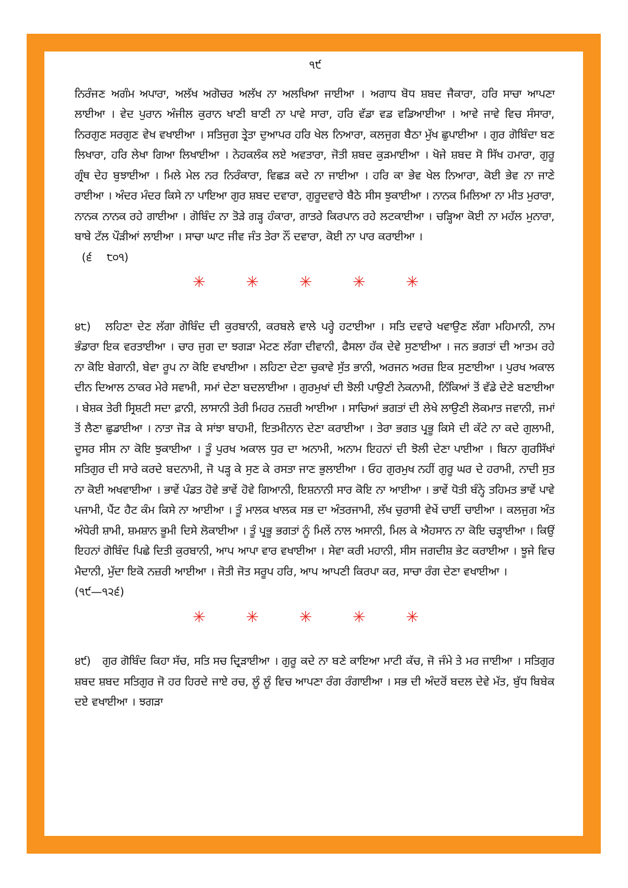੧੯
ਨਿਰੰਜਣ ਅਗੰਮ ਅਪਾਰਾ, ਅਲੱਖ ਅਗੋਚਰ ਅਲੱਖ ਨਾ ਅਲਖਿਆ ਜਾਈਆ । ਅਗਾਧ ਬੋਧ ਸ਼ਬਦ ਜੈਕਾਰਾ, ਹਰਿ ਸਾਚਾ ਆਪਣਾ ਲਾਈਆ । ਵੇਦ ਪੁਰਾਨ ਅੰਜੀਲ ਕੁਰਾਨ ਖਾਣੀ ਬਾਣੀ ਨਾ ਪਾਵੇ ਸਾਰਾ, ਹਰਿ ਵੱਡਾ ਵਡ ਵਡਿਆਈਆ । ਆਵੇ ਜਾਵੇ ਵਿਚ ਸੰਸਾਰਾ, ਨਿਰਗੁਣ ਸਰਗੁਣ ਵੇਖ ਵਖਾਈਆ । ਸਤਿਜੁਗ ਤ੍ਰੇਤਾ ਦੁਆਪਰ ਹਰਿ ਖੇਲ ਨਿਆਰਾ, ਕਲਜੁਗ ਬੈਠਾ ਮੁੱਖ ਛੁਪਾਈਆ । ਗੁਰ ਗੋਬਿੰਦਾ ਬਣ ਲਿਖਾਰਾ, ਹਰਿ ਲੇਖਾ ਗਿਆ ਲਿਖਾਈਆ । ਨੇਹਕਲੰਕ ਲਏ ਅਵਤਾਰਾ, ਜੋਤੀ ਸ਼ਬਦ ਕੁੜਮਾਈਆ । ਖੋਜੇ ਸ਼ਬਦ ਸੋ ਸਿੱਖ ਹਮਾਰਾ, ਗੁਰੂ ਗ੍ਰੰਥ ਦੇਹ ਬੁਝਾਈਆ । ਮਿਲੇ ਮੇਲ ਨਰ ਨਿਰੰਕਾਰਾ, ਵਿਛੜ ਕਦੇ ਨਾ ਜਾਈਆ । ਹਰਿ ਕਾ ਭੇਵ ਖੇਲ ਨਿਆਰਾ, ਕੋਈ ਭੇਵ ਨਾ ਜਾਣੇ ਰਾਈਆ । ਅੰਦਰ ਮੰਦਰ ਕਿਸੇ ਨਾ ਪਾਇਆ ਗੁਰ ਸ਼ਬਦ ਦਵਾਰਾ, ਗੁਰੂਦਵਾਰੇ ਬੈਠੇ ਸੀਸ ਝੁਕਾਈਆ । ਨਾਨਕ ਮਿਲਿਆ ਨਾ ਮੀਤ ਮੁਰਾਰਾ, ਨਾਨਕ ਨਾਨਕ ਰਹੇ ਗਾਈਆ । ਗੋਬਿੰਦ ਨਾ ਤੋੜੇ ਗੜ੍ਹ ਹੰਕਾਰਾ, ਗਾਤਰੇ ਕਿਰਪਾਨ ਰਹੇ ਲਟਕਾਈਆ । ਚੜ੍ਹਿਆ ਕੋਈ ਨਾ ਮਹੱਲ ਮੁਨਾਰਾ, ਬਾਬੇ ਟੱਲ ਪੌੜੀਆਂ ਲਾਈਆ । ਸਾਚਾ ਘਾਟ ਜੀਵ ਜੰਤ ਤੇਰਾ ਨੌਂ ਦਵਾਰਾ, ਕੋਈ ਨਾ ਪਾਰ ਕਰਾਈਆ ।
(੬ ੮੦੧)
✳ ✳ ✳ ✳ ✳
੪੮) ਲਹਿਣਾ ਦੇਣ ਲੱਗਾ ਗੋਬਿੰਦ ਦੀ ਕੁਰਬਾਨੀ, ਕਰਬਲੇ ਵਾਲੇ ਪਰ੍ਹੇ ਹਟਾਈਆ । ਸਤਿ ਦਵਾਰੇ ਖਵਾਉਣ ਲੱਗਾ ਮਹਿਮਾਨੀ, ਨਾਮ ਭੰਡਾਰਾ ਇਕ ਵਰਤਾਈਆ । ਚਾਰ ਜੁਗ ਦਾ ਝਗੜਾ ਮੇਟਣ ਲੱਗਾ ਦੀਵਾਨੀ, ਫੈਸਲਾ ਹੱਕ ਦੇਵੇ ਸੁਣਾਈਆ । ਜਨ ਭਗਤਾਂ ਦੀ ਆਤਮ ਰਹੇ ਨਾ ਕੋਇ ਬੇਗਾਨੀ, ਬੇਵਾ ਰੂਪ ਨਾ ਕੋਇ ਵਖਾਈਆ । ਲਹਿਣਾ ਦੇਣਾ ਚੁਕਾਵੇ ਸੁੱਤ ਭਾਨੀ, ਅਰਜਨ ਅਰਜ਼ ਇਕ ਸੁਣਾਈਆ । ਪੁਰਖ ਅਕਾਲ ਦੀਨ ਦਿਆਲ ਠਾਕਰ ਮੇਰੇ ਸਵਾਮੀ, ਸਮਾਂ ਦੇਣਾ ਬਦਲਾਈਆ । ਗੁਰਮੁਖਾਂ ਦੀ ਝੋਲੀ ਪਾਉਣੀ ਨੇਕਨਾਮੀ, ਨਿੱਕਿਆਂ ਤੋਂ ਵੱਡੇ ਦੇਣੇ ਬਣਾਈਆ । ਬੇਸ਼ਕ ਤੇਰੀ ਸ੍ਰਿਸ਼ਟੀ ਸਦਾ ਫ਼ਾਨੀ, ਲਾਸਾਨੀ ਤੇਰੀ ਮਿਹਰ ਨਜ਼ਰੀ ਆਈਆ । ਸਾਚਿਆਂ ਭਗਤਾਂ ਦੀ ਲੇਖੇ ਲਾਉਣੀ ਲੋਕਮਾਤ ਜਵਾਨੀ, ਜਮਾਂ ਤੋਂ ਲੈਣਾ ਛੁਡਾਈਆ । ਨਾਤਾ ਜੋੜ ਕੇ ਸਾਂਝਾ ਬਾਹਮੀ, ਇਤਮੀਨਾਨ ਦੇਣਾ ਕਰਾਈਆ । ਤੇਰਾ ਭਗਤ ਪ੍ਰਭੂ ਕਿਸੇ ਦੀ ਕੱਟੇ ਨਾ ਕਦੇ ਗੁਲਾਮੀ, ਦੂਸਰ ਸੀਸ ਨਾ ਕੋਇ ਝੁਕਾਈਆ । ਤੂੰ ਪੁਰਖ ਅਕਾਲ ਧੁਰ ਦਾ ਅਨਾਮੀ, ਅਨਾਮ ਇਹਨਾਂ ਦੀ ਝੋਲੀ ਦੇਣਾ ਪਾਈਆ । ਬਿਨਾ ਗੁਰਸਿੱਖਾਂ ਸਤਿਗੁਰ ਦੀ ਸਾਰੇ ਕਰਦੇ ਬਦਨਾਮੀ, ਜੋ ਪੜ੍ਹ ਕੇ ਸੁਣ ਕੇ ਰਸਤਾ ਜਾਣ ਭੁਲਾਈਆ । ਓਹ ਗੁਰਮੁਖ ਨਹੀਂ ਗੁਰੂ ਘਰ ਦੇ ਹਰਾਮੀ, ਨਾਦੀ ਸੁਤ ਨਾ ਕੋਈ ਅਖਵਾਈਆ । ਭਾਵੇਂ ਪੰਡਤ ਹੋਵੇ ਭਾਵੇਂ ਹੋਵੇ ਗਿਆਨੀ, ਇਸ਼ਨਾਨੀ ਸਾਰ ਕੋਇ ਨਾ ਆਈਆ । ਭਾਵੇਂ ਧੋਤੀ ਬੰਨ੍ਹੇ ਤਹਿਮਤ ਭਾਵੇਂ ਪਾਵੇ ਪਜਾਮੀ, ਪੈਂਟ ਹੈਟ ਕੰਮ ਕਿਸੇ ਨਾ ਆਈਆ । ਤੂੰ ਮਾਲਕ ਖਾਲਕ ਸਭ ਦਾ ਅੰਤਰਜਾਮੀ, ਲੱਖ ਚੁਰਾਸੀ ਵੇਖੇਂ ਚਾਈਂ ਚਾਈਆ । ਕਲਜੁਗ ਅੰਤ ਅੰਧੇਰੀ ਸ਼ਾਮੀ, ਸ਼ਮਸ਼ਾਨ ਭੂਮੀ ਦਿਸੇ ਲੋਕਾਈਆ । ਤੂੰ ਪ੍ਰਭੂ ਭਗਤਾਂ ਨੂੰ ਮਿਲੇਂ ਨਾਲ ਅਸਾਨੀ, ਮਿਲ ਕੇ ਐਹਸਾਨ ਨਾ ਕੋਇ ਚੜ੍ਹਾਈਆ । ਕਿਉਂ ਇਹਨਾਂ ਗੋਬਿੰਦ ਪਿਛੇ ਦਿਤੀ ਕੁਰਬਾਨੀ, ਆਪ ਆਪਾ ਵਾਰ ਵਖਾਈਆ । ਸੇਵਾ ਕਰੀ ਮਹਾਨੀ, ਸੀਸ ਜਗਦੀਸ਼ ਭੇਟ ਕਰਾਈਆ । ਝੂਜੇ ਵਿਚ ਮੈਦਾਨੀ, ਮੁੱਦਾ ਇਕੋ ਨਜ਼ਰੀ ਆਈਆ । ਜੋਤੀ ਜੋਤ ਸਰੂਪ ਹਰਿ, ਆਪ ਆਪਣੀ ਕਿਰਪਾ ਕਰ, ਸਾਚਾ ਰੰਗ ਦੇਣਾ ਵਖਾਈਆ ।
(੧੯—੧੨੬)
✳ ✳ ✳ ✳ ✳
੪੯) ਗੁਰ ਗੋਬਿੰਦ ਕਿਹਾ ਸੱਚ, ਸਤਿ ਸਚ ਦ੍ਰਿੜਾਈਆ । ਗੁਰੂ ਕਦੇ ਨਾ ਬਣੇ ਕਾਇਆ ਮਾਟੀ ਕੱਚ, ਜੋ ਜੰਮੇ ਤੇ ਮਰ ਜਾਈਆ । ਸਤਿਗੁਰ ਸ਼ਬਦ ਸ਼ਬਦ ਸਤਿਗੁਰ ਜੋ ਹਰ ਹਿਰਦੇ ਜਾਏ ਰਚ, ਲੂੰ ਲੂੰ ਵਿਚ ਆਪਣਾ ਰੰਗ ਰੰਗਾਈਆ । ਸਭ ਦੀ ਅੰਦਰੋਂ ਬਦਲ ਦੇਵੇ ਮੱਤ, ਬੁੱਧ ਬਿਬੇਕ ਦਏ ਵਖਾਈਆ । ਝਗੜਾ